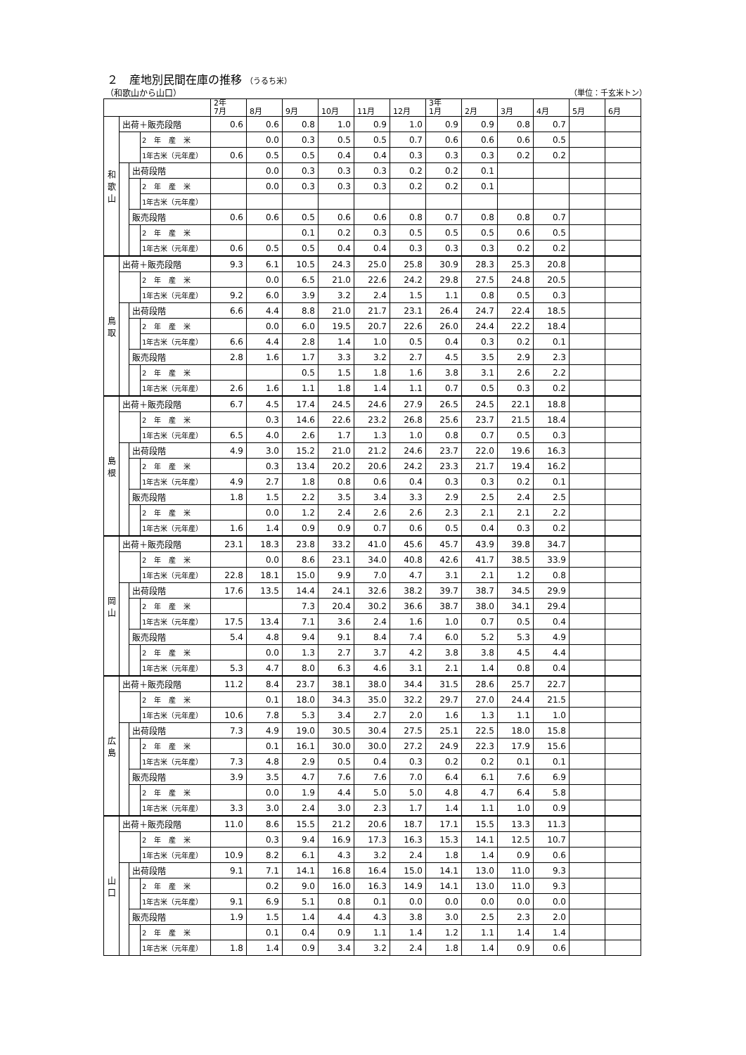２　産地別民間在庫の推移 （うるち米）
（和歌山から山口） （単位：千玄米トン）
| | | | | 2年 7月 | 8月 | 9月 | 10月 | 11月 | 12月 | 3年 1月 | 2月 | 3月 | 4月 | 5月 | 6月 |
| --- | --- | --- | --- | --- | --- | --- | --- | --- | --- | --- | --- | --- | --- | --- | --- |
| 和 歌 山 | 出荷＋販売段階 | | | 0.6 | 0.6 | 0.8 | 1.0 | 0.9 | 1.0 | 0.9 | 0.9 | 0.8 | 0.7 | | |
| | | | 2年産米 | | 0.0 | 0.3 | 0.5 | 0.5 | 0.7 | 0.6 | 0.6 | 0.6 | 0.5 | | |
| | | | 1年古米（元年産） | 0.6 | 0.5 | 0.5 | 0.4 | 0.4 | 0.3 | 0.3 | 0.3 | 0.2 | 0.2 | | |
| | | 出荷段階 | | | 0.0 | 0.3 | 0.3 | 0.3 | 0.2 | 0.2 | 0.1 | | | | |
| | | | 2年産米 | | 0.0 | 0.3 | 0.3 | 0.3 | 0.2 | 0.2 | 0.1 | | | | |
| | | | 1年古米（元年産） | | | | | | | | | | | | |
| | | 販売段階 | | 0.6 | 0.6 | 0.5 | 0.6 | 0.6 | 0.8 | 0.7 | 0.8 | 0.8 | 0.7 | | |
| | | | 2年産米 | | | 0.1 | 0.2 | 0.3 | 0.5 | 0.5 | 0.5 | 0.6 | 0.5 | | |
| | | | 1年古米（元年産） | 0.6 | 0.5 | 0.5 | 0.4 | 0.4 | 0.3 | 0.3 | 0.3 | 0.2 | 0.2 | | |
| 鳥 取 | 出荷＋販売段階 | | | 9.3 | 6.1 | 10.5 | 24.3 | 25.0 | 25.8 | 30.9 | 28.3 | 25.3 | 20.8 | | |
| | | | 2年産米 | | 0.0 | 6.5 | 21.0 | 22.6 | 24.2 | 29.8 | 27.5 | 24.8 | 20.5 | | |
| | | | 1年古米（元年産） | 9.2 | 6.0 | 3.9 | 3.2 | 2.4 | 1.5 | 1.1 | 0.8 | 0.5 | 0.3 | | |
| | | 出荷段階 | | 6.6 | 4.4 | 8.8 | 21.0 | 21.7 | 23.1 | 26.4 | 24.7 | 22.4 | 18.5 | | |
| | | | 2年産米 | | 0.0 | 6.0 | 19.5 | 20.7 | 22.6 | 26.0 | 24.4 | 22.2 | 18.4 | | |
| | | | 1年古米（元年産） | 6.6 | 4.4 | 2.8 | 1.4 | 1.0 | 0.5 | 0.4 | 0.3 | 0.2 | 0.1 | | |
| | | 販売段階 | | 2.8 | 1.6 | 1.7 | 3.3 | 3.2 | 2.7 | 4.5 | 3.5 | 2.9 | 2.3 | | |
| | | | 2年産米 | | | 0.5 | 1.5 | 1.8 | 1.6 | 3.8 | 3.1 | 2.6 | 2.2 | | |
| | | | 1年古米（元年産） | 2.6 | 1.6 | 1.1 | 1.8 | 1.4 | 1.1 | 0.7 | 0.5 | 0.3 | 0.2 | | |
| 島 根 | 出荷＋販売段階 | | | 6.7 | 4.5 | 17.4 | 24.5 | 24.6 | 27.9 | 26.5 | 24.5 | 22.1 | 18.8 | | |
| | | | 2年産米 | | 0.3 | 14.6 | 22.6 | 23.2 | 26.8 | 25.6 | 23.7 | 21.5 | 18.4 | | |
| | | | 1年古米（元年産） | 6.5 | 4.0 | 2.6 | 1.7 | 1.3 | 1.0 | 0.8 | 0.7 | 0.5 | 0.3 | | |
| | | 出荷段階 | | 4.9 | 3.0 | 15.2 | 21.0 | 21.2 | 24.6 | 23.7 | 22.0 | 19.6 | 16.3 | | |
| | | | 2年産米 | | 0.3 | 13.4 | 20.2 | 20.6 | 24.2 | 23.3 | 21.7 | 19.4 | 16.2 | | |
| | | | 1年古米（元年産） | 4.9 | 2.7 | 1.8 | 0.8 | 0.6 | 0.4 | 0.3 | 0.3 | 0.2 | 0.1 | | |
| | | 販売段階 | | 1.8 | 1.5 | 2.2 | 3.5 | 3.4 | 3.3 | 2.9 | 2.5 | 2.4 | 2.5 | | |
| | | | 2年産米 | | 0.0 | 1.2 | 2.4 | 2.6 | 2.6 | 2.3 | 2.1 | 2.1 | 2.2 | | |
| | | | 1年古米（元年産） | 1.6 | 1.4 | 0.9 | 0.9 | 0.7 | 0.6 | 0.5 | 0.4 | 0.3 | 0.2 | | |
| 岡 山 | 出荷＋販売段階 | | | 23.1 | 18.3 | 23.8 | 33.2 | 41.0 | 45.6 | 45.7 | 43.9 | 39.8 | 34.7 | | |
| | | | 2年産米 | | 0.0 | 8.6 | 23.1 | 34.0 | 40.8 | 42.6 | 41.7 | 38.5 | 33.9 | | |
| | | | 1年古米（元年産） | 22.8 | 18.1 | 15.0 | 9.9 | 7.0 | 4.7 | 3.1 | 2.1 | 1.2 | 0.8 | | |
| | | 出荷段階 | | 17.6 | 13.5 | 14.4 | 24.1 | 32.6 | 38.2 | 39.7 | 38.7 | 34.5 | 29.9 | | |
| | | | 2年産米 | | | 7.3 | 20.4 | 30.2 | 36.6 | 38.7 | 38.0 | 34.1 | 29.4 | | |
| | | | 1年古米（元年産） | 17.5 | 13.4 | 7.1 | 3.6 | 2.4 | 1.6 | 1.0 | 0.7 | 0.5 | 0.4 | | |
| | | 販売段階 | | 5.4 | 4.8 | 9.4 | 9.1 | 8.4 | 7.4 | 6.0 | 5.2 | 5.3 | 4.9 | | |
| | | | 2年産米 | | 0.0 | 1.3 | 2.7 | 3.7 | 4.2 | 3.8 | 3.8 | 4.5 | 4.4 | | |
| | | | 1年古米（元年産） | 5.3 | 4.7 | 8.0 | 6.3 | 4.6 | 3.1 | 2.1 | 1.4 | 0.8 | 0.4 | | |
| 広 島 | 出荷＋販売段階 | | | 11.2 | 8.4 | 23.7 | 38.1 | 38.0 | 34.4 | 31.5 | 28.6 | 25.7 | 22.7 | | |
| | | | 2年産米 | | 0.1 | 18.0 | 34.3 | 35.0 | 32.2 | 29.7 | 27.0 | 24.4 | 21.5 | | |
| | | | 1年古米（元年産） | 10.6 | 7.8 | 5.3 | 3.4 | 2.7 | 2.0 | 1.6 | 1.3 | 1.1 | 1.0 | | |
| | | 出荷段階 | | 7.3 | 4.9 | 19.0 | 30.5 | 30.4 | 27.5 | 25.1 | 22.5 | 18.0 | 15.8 | | |
| | | | 2年産米 | | 0.1 | 16.1 | 30.0 | 30.0 | 27.2 | 24.9 | 22.3 | 17.9 | 15.6 | | |
| | | | 1年古米（元年産） | 7.3 | 4.8 | 2.9 | 0.5 | 0.4 | 0.3 | 0.2 | 0.2 | 0.1 | 0.1 | | |
| | | 販売段階 | | 3.9 | 3.5 | 4.7 | 7.6 | 7.6 | 7.0 | 6.4 | 6.1 | 7.6 | 6.9 | | |
| | | | 2年産米 | | 0.0 | 1.9 | 4.4 | 5.0 | 5.0 | 4.8 | 4.7 | 6.4 | 5.8 | | |
| | | | 1年古米（元年産） | 3.3 | 3.0 | 2.4 | 3.0 | 2.3 | 1.7 | 1.4 | 1.1 | 1.0 | 0.9 | | |
| 山 口 | 出荷＋販売段階 | | | 11.0 | 8.6 | 15.5 | 21.2 | 20.6 | 18.7 | 17.1 | 15.5 | 13.3 | 11.3 | | |
| | | | 2年産米 | | 0.3 | 9.4 | 16.9 | 17.3 | 16.3 | 15.3 | 14.1 | 12.5 | 10.7 | | |
| | | | 1年古米（元年産） | 10.9 | 8.2 | 6.1 | 4.3 | 3.2 | 2.4 | 1.8 | 1.4 | 0.9 | 0.6 | | |
| | | 出荷段階 | | 9.1 | 7.1 | 14.1 | 16.8 | 16.4 | 15.0 | 14.1 | 13.0 | 11.0 | 9.3 | | |
| | | | 2年産米 | | 0.2 | 9.0 | 16.0 | 16.3 | 14.9 | 14.1 | 13.0 | 11.0 | 9.3 | | |
| | | | 1年古米（元年産） | 9.1 | 6.9 | 5.1 | 0.8 | 0.1 | 0.0 | 0.0 | 0.0 | 0.0 | 0.0 | | |
| | | 販売段階 | | 1.9 | 1.5 | 1.4 | 4.4 | 4.3 | 3.8 | 3.0 | 2.5 | 2.3 | 2.0 | | |
| | | | 2年産米 | | 0.1 | 0.4 | 0.9 | 1.1 | 1.4 | 1.2 | 1.1 | 1.4 | 1.4 | | |
| | | | 1年古米（元年産） | 1.8 | 1.4 | 0.9 | 3.4 | 3.2 | 2.4 | 1.8 | 1.4 | 0.9 | 0.6 | | |